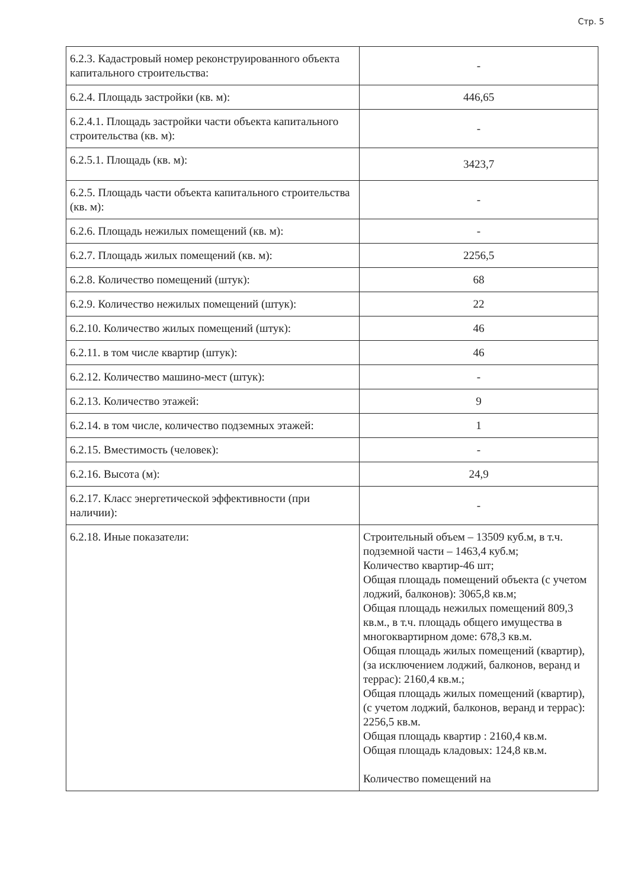Стр. 5
| 6.2.3. Кадастровый номер реконструированного объекта капитального строительства: | - |
| 6.2.4. Площадь застройки (кв. м): | 446,65 |
| 6.2.4.1. Площадь застройки части объекта капитального строительства (кв. м): | - |
| 6.2.5.1. Площадь (кв. м): | 3423,7 |
| 6.2.5. Площадь части объекта капитального строительства (кв. м): | - |
| 6.2.6. Площадь нежилых помещений (кв. м): | - |
| 6.2.7. Площадь жилых помещений (кв. м): | 2256,5 |
| 6.2.8. Количество помещений (штук): | 68 |
| 6.2.9. Количество нежилых помещений (штук): | 22 |
| 6.2.10. Количество жилых помещений (штук): | 46 |
| 6.2.11. в том числе квартир (штук): | 46 |
| 6.2.12. Количество машино-мест (штук): | - |
| 6.2.13. Количество этажей: | 9 |
| 6.2.14. в том числе, количество подземных этажей: | 1 |
| 6.2.15. Вместимость (человек): | - |
| 6.2.16. Высота (м): | 24,9 |
| 6.2.17. Класс энергетической эффективности (при наличии): | - |
| 6.2.18. Иные показатели: | Строительный объем – 13509 куб.м, в т.ч. подземной части – 1463,4 куб.м; Количество квартир-46 шт; Общая площадь помещений объекта (с учетом лоджий, балконов): 3065,8 кв.м; Общая площадь нежилых помещений 809,3 кв.м., в т.ч. площадь общего имущества в многоквартирном доме: 678,3 кв.м. Общая площадь жилых помещений (квартир), (за исключением лоджий, балконов, веранд и террас): 2160,4 кв.м.; Общая площадь жилых помещений (квартир), (с учетом лоджий, балконов, веранд и террас): 2256,5 кв.м. Общая площадь квартир : 2160,4 кв.м. Общая площадь кладовых: 124,8 кв.м. Количество помещений на |